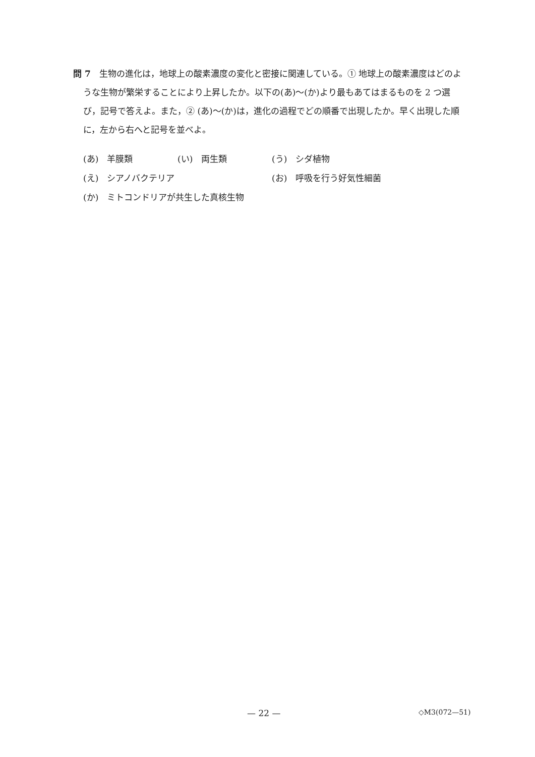問 7　生物の進化は，地球上の酸素濃度の変化と密接に関連している。① 地球上の酸素濃度はどのような生物が繁栄することにより上昇したか。以下の(あ)～(か)より最もあてはまるものを 2 つ選び，記号で答えよ。また，② (あ)～(か)は，進化の過程でどの順番で出現したか。早く出現した順に，左から右へと記号を並べよ。
(あ)　羊膜類 (い)　両生類 (う)　シダ植物
(え)　シアノバクテリア (お)　呼吸を行う好気性細菌
(か)　ミトコンドリアが共生した真核生物
— 22 — ◇M3(072—51)